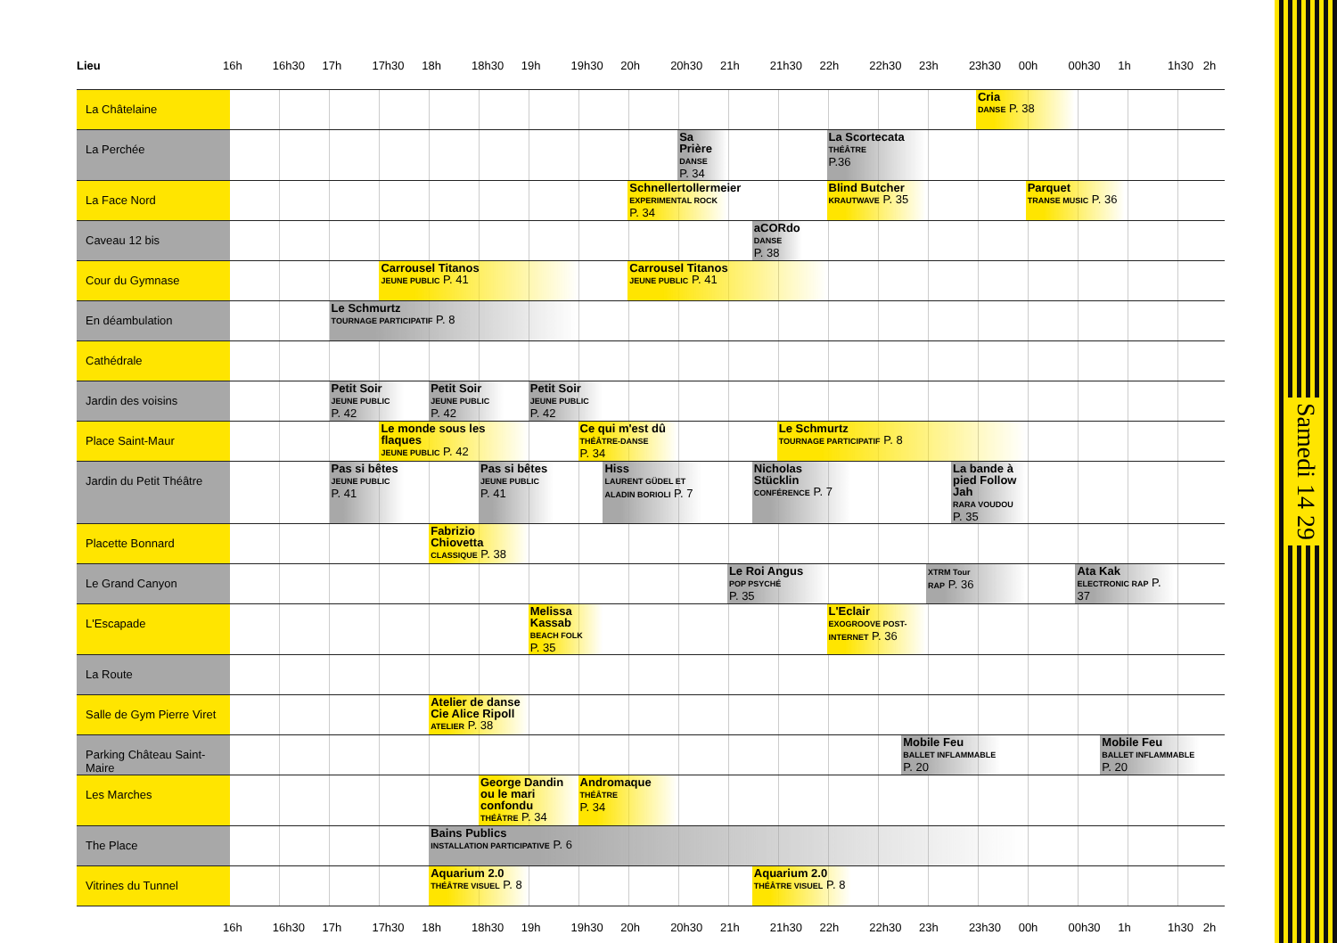| Lieu | 16h | 16h30 | 17h | 17h30 | | 18h | 18h30 | | 19h | | 19h30 | | 20h | 20h30 | | 21h | | 21h30 | | 22h | | 22h30 | | 23h | | 23h30 | | 00h | 00h30 | | 1h | 1h30 2h | |
| --- | --- | --- | --- | --- | --- | --- | --- | --- | --- | --- | --- | --- | --- | --- | --- | --- | --- | --- | --- | --- | --- | --- | --- | --- | --- | --- | --- | --- | --- | --- | --- | --- | --- |
| La Châtelaine | | | | | | | | | | | | | | | | | | | | | | | | | | Cria DANSE P. 38 | | | | | | | |
| La Perchée | | | | | | | | | | | | | | Sa Prière DANSE P. 34 | | | | | | La Scortecata THÉÂTRE P.36 | | | | | | | | | | | | | |
| La Face Nord | | | | | | | | | | | | | Schnellertollermeier EXPERIMENTAL ROCK P. 34 | | | | | | | Blind Butcher KRAUTWAVE P. 35 | | | | | | | | Parquet TRANSE MUSIC P. 36 | | | | | |
| Caveau 12 bis | | | | | | | | | | | | | | | | | aCORdo DANSE P. 38 | | | | | | | | | | | | | | | | |
| Cour du Gymnase | | | | Carrousel Titanos JEUNE PUBLIC P. 41 | | | | | | | | | Carrousel Titanos JEUNE PUBLIC P. 41 | | | | | | | | | | | | | | | | | | | | |
| En déambulation | | | Le Schmurtz TOURNAGE PARTICIPATIF P. 8 | | | | | | | | | | | | | | | | | | | | | | | | | | | | | | |
| Cathédrale | | | | | | | | | | | | | | | | | | | | | | | | | | | | | | | | | |
| Jardin des voisins | | | Petit Soir JEUNE PUBLIC P. 42 | | | Petit Soir JEUNE PUBLIC P. 42 | | | Petit Soir JEUNE PUBLIC P. 42 | | | | | | | | | | | | | | | | | | | | | | | | |
| Place Saint-Maur | | | | Le monde sous les flaques JEUNE PUBLIC P. 42 | | | | | | | Ce qui m'est dû THÉÂTRE-DANSE P. 34 | | | | | | | Le Schmurtz TOURNAGE PARTICIPATIF P. 8 | | | | | | | | | | | | | | | |
| Jardin du Petit Théâtre | | | Pas si bêtes JEUNE PUBLIC P. 41 | | | | Pas si bêtes JEUNE PUBLIC P. 41 | | | | | Hiss LAURENT GÜDEL ET ALADIN BORIOLI P. 7 | | | | | Nicholas Stücklin CONFÉRENCE P. 7 | | | | | | | | La bande à pied Follow Jah RARA VOUDOU P. 35 | | | | | | | | |
| Placette Bonnard | | | | | | Fabrizio Chiovetta CLASSIQUE P. 38 | | | | | | | | | | | | | | | | | | | | | | | | | | | |
| Le Grand Canyon | | | | | | | | | | | | | | | | Le Roi Angus POP PSYCHÉ P. 35 | | | | | | | | XTRM Tour RAP P. 36 | | | | | Ata Kak ELECTRONIC RAP P. 37 | | | | |
| L'Escapade | | | | | | | | | Melissa Kassab BEACH FOLK P. 35 | | | | | | | | | | | L'Eclair EXOGROOVE POST-INTERNET P. 36 | | | | | | | | | | | | | |
| La Route | | | | | | | | | | | | | | | | | | | | | | | | | | | | | | | | | |
| Salle de Gym Pierre Viret | | | | | | Atelier de danse Cie Alice Ripoll ATELIER P. 38 | | | | | | | | | | | | | | | | | | | | | | | | | | | |
| Parking Château Saint-Maire | | | | | | | | | | | | | | | | | | | | | | | Mobile Feu BALLET INFLAMMABLE P. 20 | | | | | | | Mobile Feu BALLET INFLAMMABLE P. 20 | | | |
| Les Marches | | | | | | | George Dandin ou le mari confondu THÉÂTRE P. 34 | | | | Andromaque THÉÂTRE P. 34 | | | | | | | | | | | | | | | | | | | | | | |
| The Place | | | | | | Bains Publics INSTALLATION PARTICIPATIVE P. 6 | | | | | | | | | | | | | | | | | | | | | | | | | | | |
| Vitrines du Tunnel | | | | | | Aquarium 2.0 THÉÂTRE VISUEL P. 8 | | | | | | | | | | | Aquarium 2.0 THÉÂTRE VISUEL P. 8 | | | | | | | | | | | | | | | | |
| | 16h | 16h30 | 17h | 17h30 | | 18h | 18h30 | | 19h | | 19h30 | | 20h | 20h30 | | 21h | | 21h30 | | 22h | | 22h30 | | 23h | | 23h30 | | 00h | 00h30 | | 1h | 1h30 2h | |
Samedi 14 29